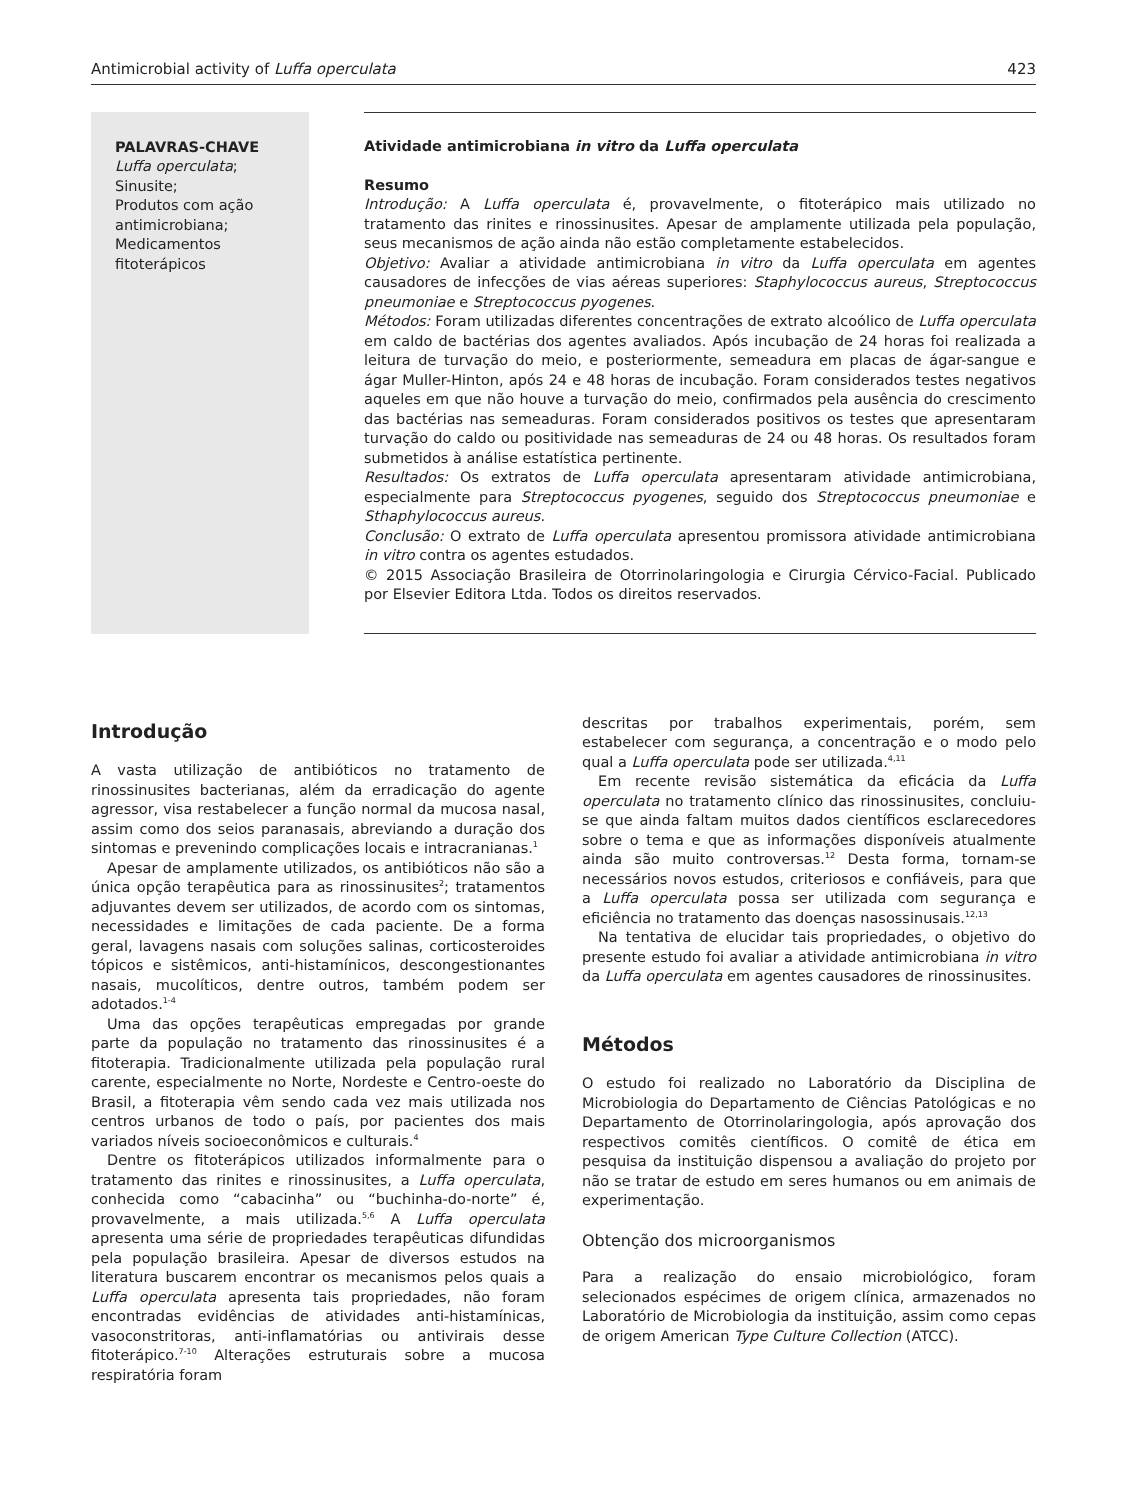Antimicrobial activity of Luffa operculata 423
PALAVRAS-CHAVE
Luffa operculata;
Sinusite;
Produtos com ação antimicrobiana;
Medicamentos fitoterápicos
Atividade antimicrobiana in vitro da Luffa operculata
Resumo
Introdução: A Luffa operculata é, provavelmente, o fitoterápico mais utilizado no tratamento das rinites e rinossinusites. Apesar de amplamente utilizada pela população, seus mecanismos de ação ainda não estão completamente estabelecidos.
Objetivo: Avaliar a atividade antimicrobiana in vitro da Luffa operculata em agentes causadores de infecções de vias aéreas superiores: Staphylococcus aureus, Streptococcus pneumoniae e Streptococcus pyogenes.
Métodos: Foram utilizadas diferentes concentrações de extrato alcoólico de Luffa operculata em caldo de bactérias dos agentes avaliados. Após incubação de 24 horas foi realizada a leitura de turvação do meio, e posteriormente, semeadura em placas de ágar-sangue e ágar Muller-Hinton, após 24 e 48 horas de incubação. Foram considerados testes negativos aqueles em que não houve a turvação do meio, confirmados pela ausência do crescimento das bactérias nas semeaduras. Foram considerados positivos os testes que apresentaram turvação do caldo ou positividade nas semeaduras de 24 ou 48 horas. Os resultados foram submetidos à análise estatística pertinente.
Resultados: Os extratos de Luffa operculata apresentaram atividade antimicrobiana, especialmente para Streptococcus pyogenes, seguido dos Streptococcus pneumoniae e Sthaphylococcus aureus.
Conclusão: O extrato de Luffa operculata apresentou promissora atividade antimicrobiana in vitro contra os agentes estudados.
© 2015 Associação Brasileira de Otorrinolaringologia e Cirurgia Cérvico-Facial. Publicado por Elsevier Editora Ltda. Todos os direitos reservados.
Introdução
A vasta utilização de antibióticos no tratamento de rinossinusites bacterianas, além da erradicação do agente agressor, visa restabelecer a função normal da mucosa nasal, assim como dos seios paranasais, abreviando a duração dos sintomas e prevenindo complicações locais e intracranianas.<sup>1</sup>
Apesar de amplamente utilizados, os antibióticos não são a única opção terapêutica para as rinossinusites<sup>2</sup>; tratamentos adjuvantes devem ser utilizados, de acordo com os sintomas, necessidades e limitações de cada paciente. De a forma geral, lavagens nasais com soluções salinas, corticosteroides tópicos e sistêmicos, anti-histamínicos, descongestionantes nasais, mucolíticos, dentre outros, também podem ser adotados.<sup>1-4</sup>
Uma das opções terapêuticas empregadas por grande parte da população no tratamento das rinossinusites é a fitoterapia. Tradicionalmente utilizada pela população rural carente, especialmente no Norte, Nordeste e Centro-oeste do Brasil, a fitoterapia vêm sendo cada vez mais utilizada nos centros urbanos de todo o país, por pacientes dos mais variados níveis socioeconômicos e culturais.<sup>4</sup>
Dentre os fitoterápicos utilizados informalmente para o tratamento das rinites e rinossinusites, a Luffa operculata, conhecida como “cabacinha” ou “buchinha-do-norte” é, provavelmente, a mais utilizada.<sup>5,6</sup> A Luffa operculata apresenta uma série de propriedades terapêuticas difundidas pela população brasileira. Apesar de diversos estudos na literatura buscarem encontrar os mecanismos pelos quais a Luffa operculata apresenta tais propriedades, não foram encontradas evidências de atividades anti-histamínicas, vasoconstritoras, anti-inflamatórias ou antivirais desse fitoterápico.<sup>7-10</sup> Alterações estruturais sobre a mucosa respiratória foram
descritas por trabalhos experimentais, porém, sem estabelecer com segurança, a concentração e o modo pelo qual a Luffa operculata pode ser utilizada.<sup>4,11</sup>
Em recente revisão sistemática da eficácia da Luffa operculata no tratamento clínico das rinossinusites, concluiu-se que ainda faltam muitos dados científicos esclarecedores sobre o tema e que as informações disponíveis atualmente ainda são muito controversas.<sup>12</sup> Desta forma, tornam-se necessários novos estudos, criteriosos e confiáveis, para que a Luffa operculata possa ser utilizada com segurança e eficiência no tratamento das doenças nasossinusais.<sup>12,13</sup>
Na tentativa de elucidar tais propriedades, o objetivo do presente estudo foi avaliar a atividade antimicrobiana in vitro da Luffa operculata em agentes causadores de rinossinusites.
Métodos
O estudo foi realizado no Laboratório da Disciplina de Microbiologia do Departamento de Ciências Patológicas e no Departamento de Otorrinolaringologia, após aprovação dos respectivos comitês científicos. O comitê de ética em pesquisa da instituição dispensou a avaliação do projeto por não se tratar de estudo em seres humanos ou em animais de experimentação.
Obtenção dos microorganismos
Para a realização do ensaio microbiológico, foram selecionados espécimes de origem clínica, armazenados no Laboratório de Microbiologia da instituição, assim como cepas de origem American Type Culture Collection (ATCC).